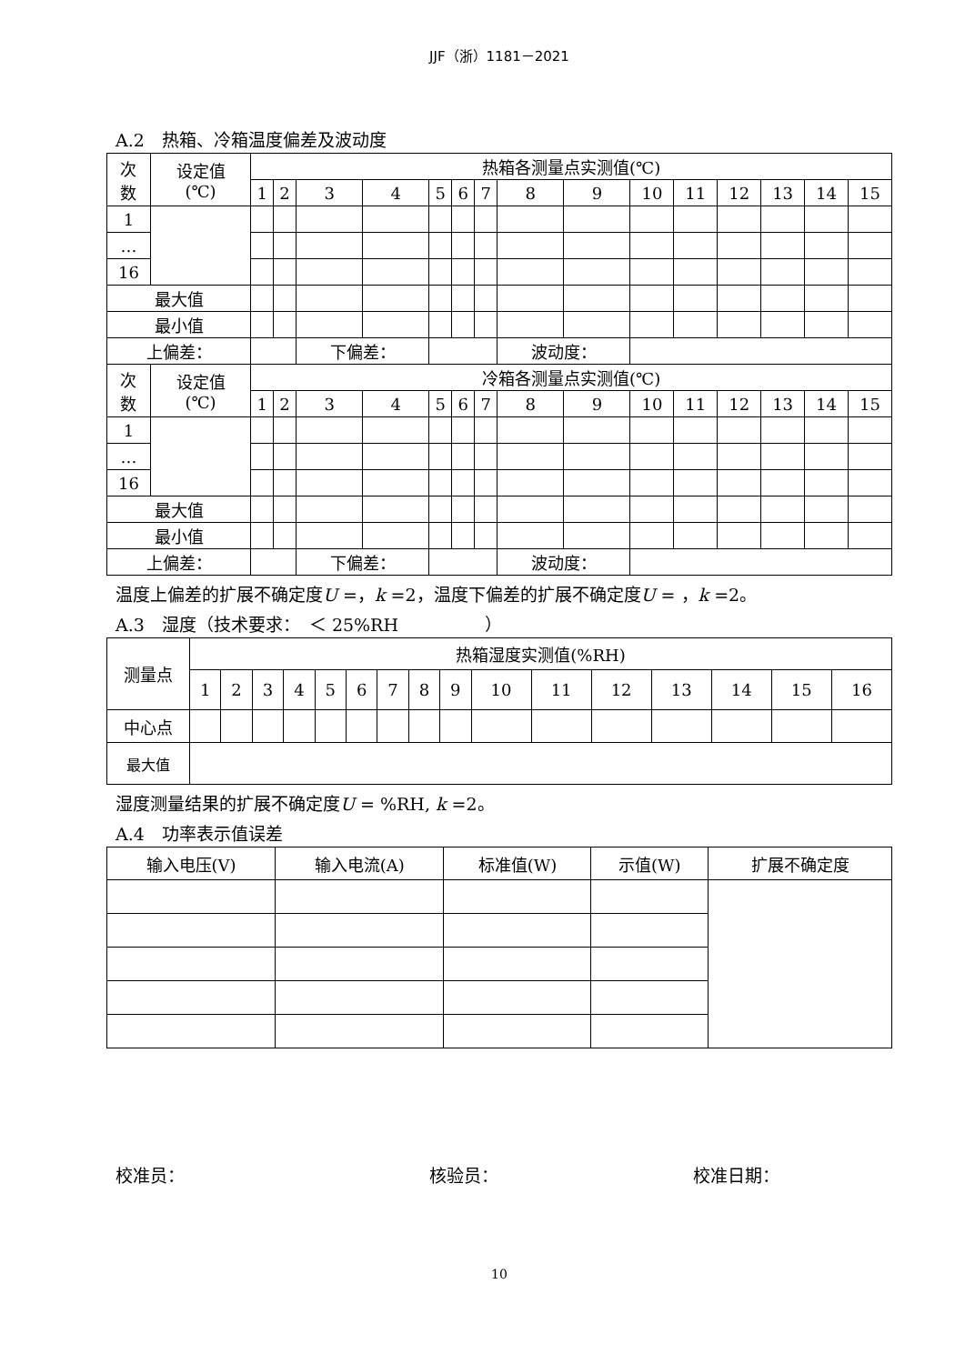JJF（浙）1181－2021
A.2　热箱、冷箱温度偏差及波动度
| 次 数 | 设定值 (℃) | 热箱各测量点实测值(℃) | | | | | | | | | | | | | | |
| --- | --- | --- | --- | --- | --- | --- | --- | --- | --- | --- | --- | --- | --- | --- | --- | --- |
| | | 1 | 2 | 3 | 4 | 5 | 6 | 7 | 8 | 9 | 10 | 11 | 12 | 13 | 14 | 15 |
| 1 | | | | | | | | | | | | | | | | |
| … | | | | | | | | | | | | | | | | |
| 16 | | | | | | | | | | | | | | | | |
| 最大值 | | | | | | | | | | | | | | | | |
| 最小值 | | | | | | | | | | | | | | | | |
| 上偏差： | | | | 下偏差： | | | | | 波动度： | | | | | | | |
| 次 数 | 设定值 (℃) | 冷箱各测量点实测值(℃) | | | | | | | | | | | | | | |
| | | 1 | 2 | 3 | 4 | 5 | 6 | 7 | 8 | 9 | 10 | 11 | 12 | 13 | 14 | 15 |
| 1 | | | | | | | | | | | | | | | | |
| … | | | | | | | | | | | | | | | | |
| 16 | | | | | | | | | | | | | | | | |
| 最大值 | | | | | | | | | | | | | | | | |
| 最小值 | | | | | | | | | | | | | | | | |
| 上偏差： | | | | 下偏差： | | | | | 波动度： | | | | | | | |
温度上偏差的扩展不确定度U =，k =2，温度下偏差的扩展不确定度U = ，k =2。
A.3　湿度（技术要求：　＜ 25%RH　　　　　）
| 测量点 | 热箱湿度实测值(%RH) | | | | | | | | | | | | | | | |
| --- | --- | --- | --- | --- | --- | --- | --- | --- | --- | --- | --- | --- | --- | --- | --- | --- |
| | 1 | 2 | 3 | 4 | 5 | 6 | 7 | 8 | 9 | 10 | 11 | 12 | 13 | 14 | 15 | 16 |
| 中心点 | | | | | | | | | | | | | | | | |
| 最大值 | | | | | | | | | | | | | | | | |
湿度测量结果的扩展不确定度U = %RH, k =2。
A.4　功率表示值误差
| 输入电压(V) | 输入电流(A) | 标准值(W) | 示值(W) | 扩展不确定度 |
| --- | --- | --- | --- | --- |
校准员： 核验员： 校准日期：
10